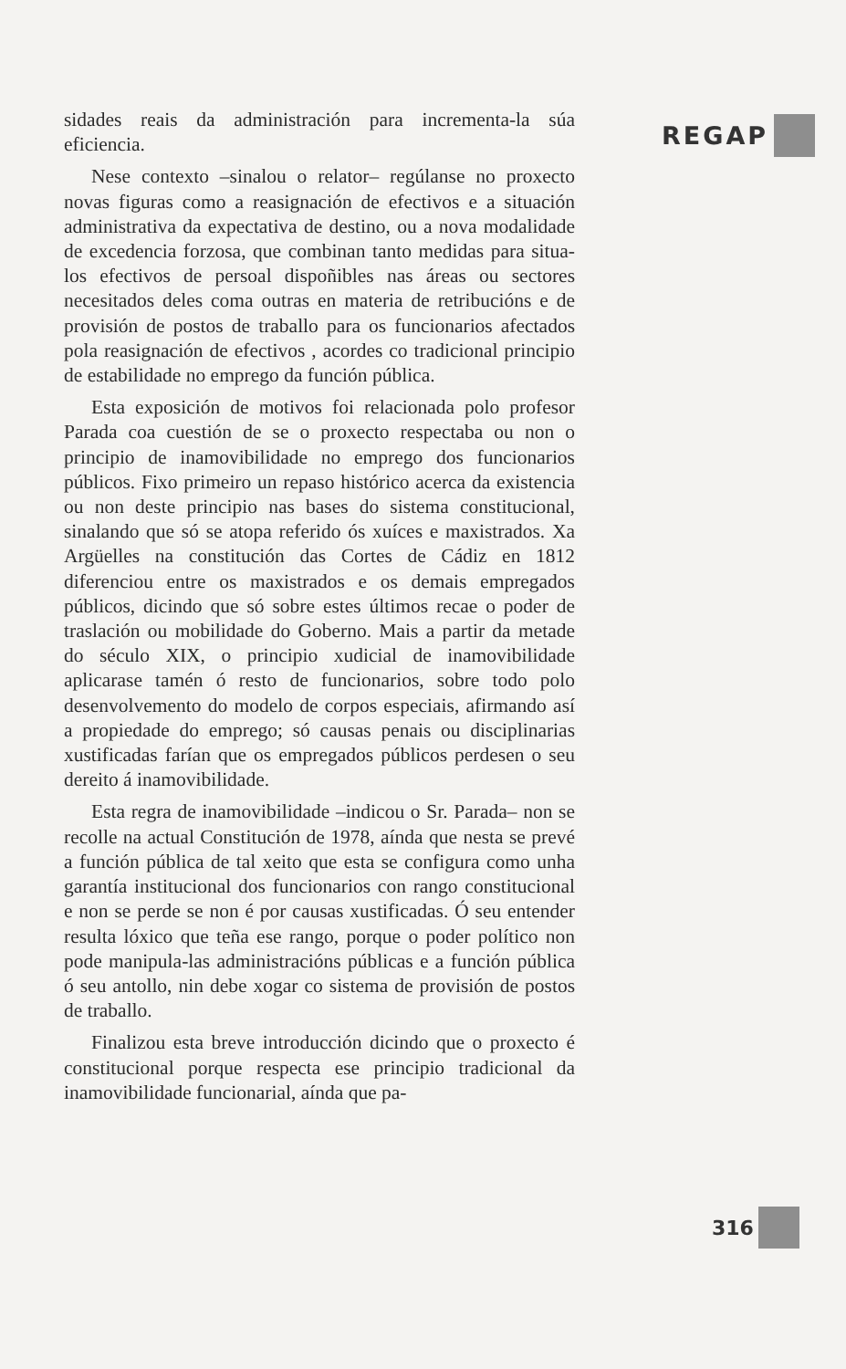REGAP
sidades reais da administración para incrementa-la súa eficiencia.
Nese contexto –sinalou o relator– regúlanse no proxecto novas figuras como a reasignación de efectivos e a situación administrativa da expectativa de destino, ou a nova modalidade de excedencia forzosa, que combinan tanto medidas para situa-los efectivos de persoal dispoñibles nas áreas ou sectores necesitados deles coma outras en materia de retribucións e de provisión de postos de traballo para os funcionarios afectados pola reasignación de efectivos , acordes co tradicional principio de estabilidade no emprego da función pública.
Esta exposición de motivos foi relacionada polo profesor Parada coa cuestión de se o proxecto respectaba ou non o principio de inamovibilidade no emprego dos funcionarios públicos. Fixo primeiro un repaso histórico acerca da existencia ou non deste principio nas bases do sistema constitucional, sinalando que só se atopa referido ós xuíces e maxistrados. Xa Argüelles na constitución das Cortes de Cádiz en 1812 diferenciou entre os maxistrados e os demais empregados públicos, dicindo que só sobre estes últimos recae o poder de traslación ou mobilidade do Goberno. Mais a partir da metade do século XIX, o principio xudicial de inamovibilidade aplicarase tamén ó resto de funcionarios, sobre todo polo desenvolvemento do modelo de corpos especiais, afirmando así a propiedade do emprego; só causas penais ou disciplinarias xustificadas farían que os empregados públicos perdesen o seu dereito á inamovibilidade.
Esta regra de inamovibilidade –indicou o Sr. Parada– non se recolle na actual Constitución de 1978, aínda que nesta se prevé a función pública de tal xeito que esta se configura como unha garantía institucional dos funcionarios con rango constitucional e non se perde se non é por causas xustificadas. Ó seu entender resulta lóxico que teña ese rango, porque o poder político non pode manipula-las administracións públicas e a función pública ó seu antollo, nin debe xogar co sistema de provisión de postos de traballo.
Finalizou esta breve introducción dicindo que o proxecto é constitucional porque respecta ese principio tradicional da inamovibilidade funcionarial, aínda que pa-
316